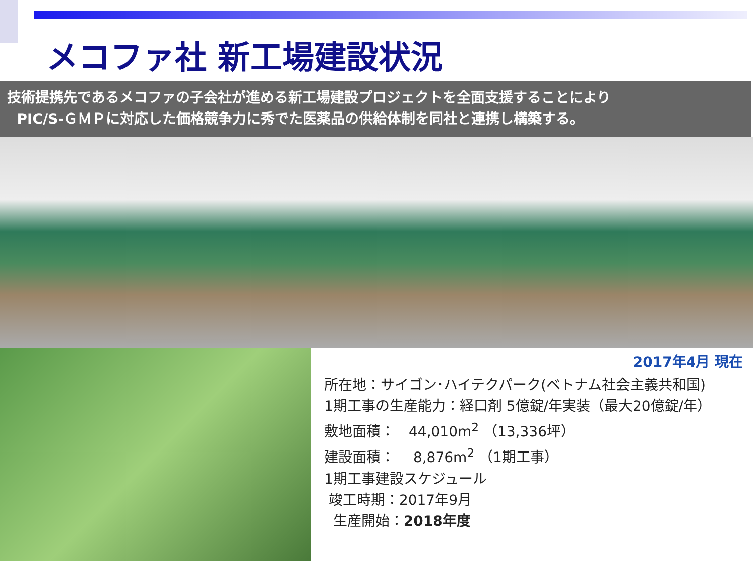メコファ社 新工場建設状況
技術提携先であるメコファの子会社が進める新工場建設プロジェクトを全面支援することにより
PIC/S-ＧＭＰに対応した価格競争力に秀でた医薬品の供給体制を同社と連携し構築する。
2017年4月 現在
所在地：サイゴン･ハイテクパーク(ベトナム社会主義共和国)
1期工事の生産能力：経口剤 5億錠/年実装（最大20億錠/年）
敷地面積：　44,010m<sup>2</sup> （13,336坪）
建設面積：　 8,876m<sup>2</sup> （1期工事）
1期工事建設スケジュール
竣工時期：2017年9月
生産開始：2018年度